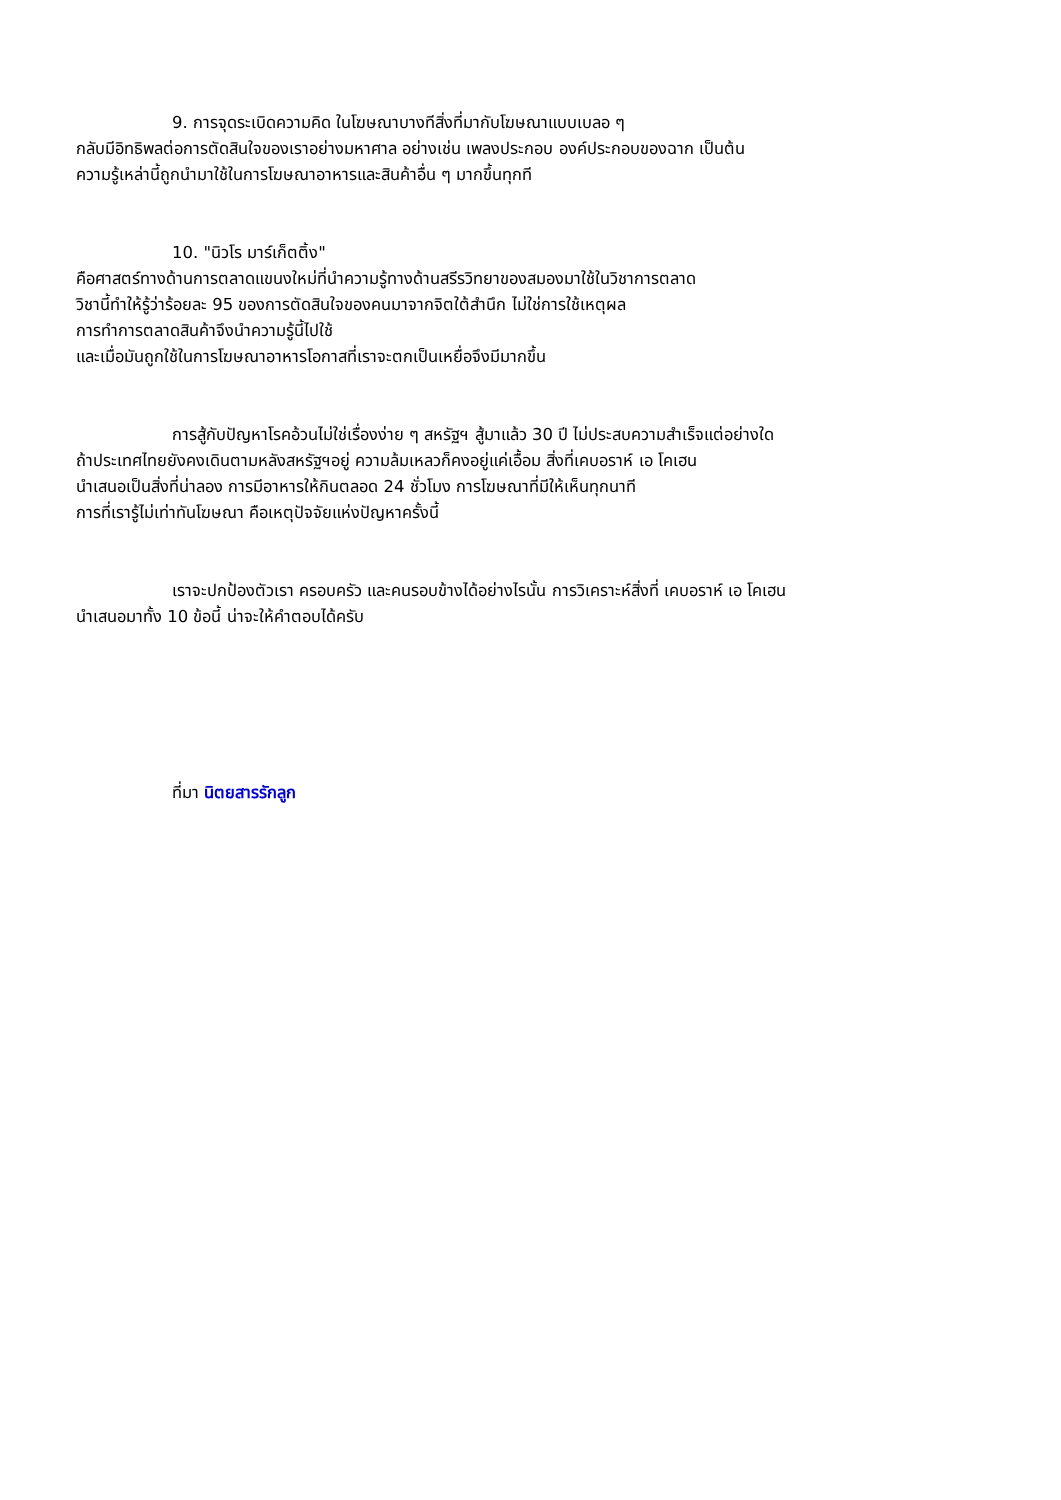9. การจุดระเบิดความคิด ในโฆษณาบางทีสิ่งที่มากับโฆษณาแบบเบลอ ๆ
กลับมีอิทธิพลต่อการตัดสินใจของเราอย่างมหาศาล อย่างเช่น เพลงประกอบ องค์ประกอบของฉาก เป็นต้น
ความรู้เหล่านี้ถูกนำมาใช้ในการโฆษณาอาหารและสินค้าอื่น ๆ มากขึ้นทุกที
10. "นิวโร มาร์เก็ตติ้ง"
คือศาสตร์ทางด้านการตลาดแขนงใหม่ที่นำความรู้ทางด้านสรีรวิทยาของสมองมาใช้ในวิชาการตลาด
วิชานี้ทำให้รู้ว่าร้อยละ 95 ของการตัดสินใจของคนมาจากจิตใต้สำนึก ไม่ใช่การใช้เหตุผล
การทำการตลาดสินค้าจึงนำความรู้นี้ไปใช้
และเมื่อมันถูกใช้ในการโฆษณาอาหารโอกาสที่เราจะตกเป็นเหยื่อจึงมีมากขึ้น
การสู้กับปัญหาโรคอ้วนไม่ใช่เรื่องง่าย ๆ สหรัฐฯ สู้มาแล้ว 30 ปี ไม่ประสบความสำเร็จแต่อย่างใด
ถ้าประเทศไทยยังคงเดินตามหลังสหรัฐฯอยู่ ความล้มเหลวก็คงอยู่แค่เอื้อม สิ่งที่เคบอราห์ เอ โคเฮน
นำเสนอเป็นสิ่งที่น่าลอง การมีอาหารให้กินตลอด 24 ชั่วโมง การโฆษณาที่มีให้เห็นทุกนาที
การที่เรารู้ไม่เท่าทันโฆษณา คือเหตุปัจจัยแห่งปัญหาครั้งนี้
เราจะปกป้องตัวเรา ครอบครัว และคนรอบข้างได้อย่างไรนั้น การวิเคราะห์สิ่งที่ เคบอราห์ เอ โคเฮน
นำเสนอมาทั้ง 10 ข้อนี้ น่าจะให้คำตอบได้ครับ
ที่มา นิตยสารรักลูก